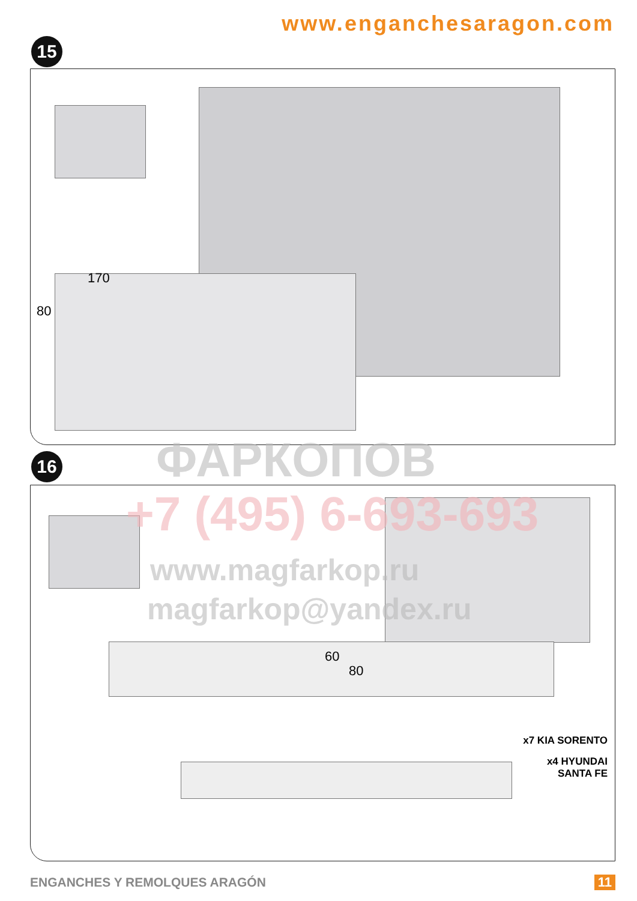www.enganchesaragon.com
15
170
80
16
60
80
x7 KIA SORENTO
x4 HYUNDAI
SANTA FE
ENGANCHES Y REMOLQUES ARAGÓN 11
ФАРКОПОВ
+7 (495) 6-693-693
www.magfarkop.ru
magfarkop@yandex.ru